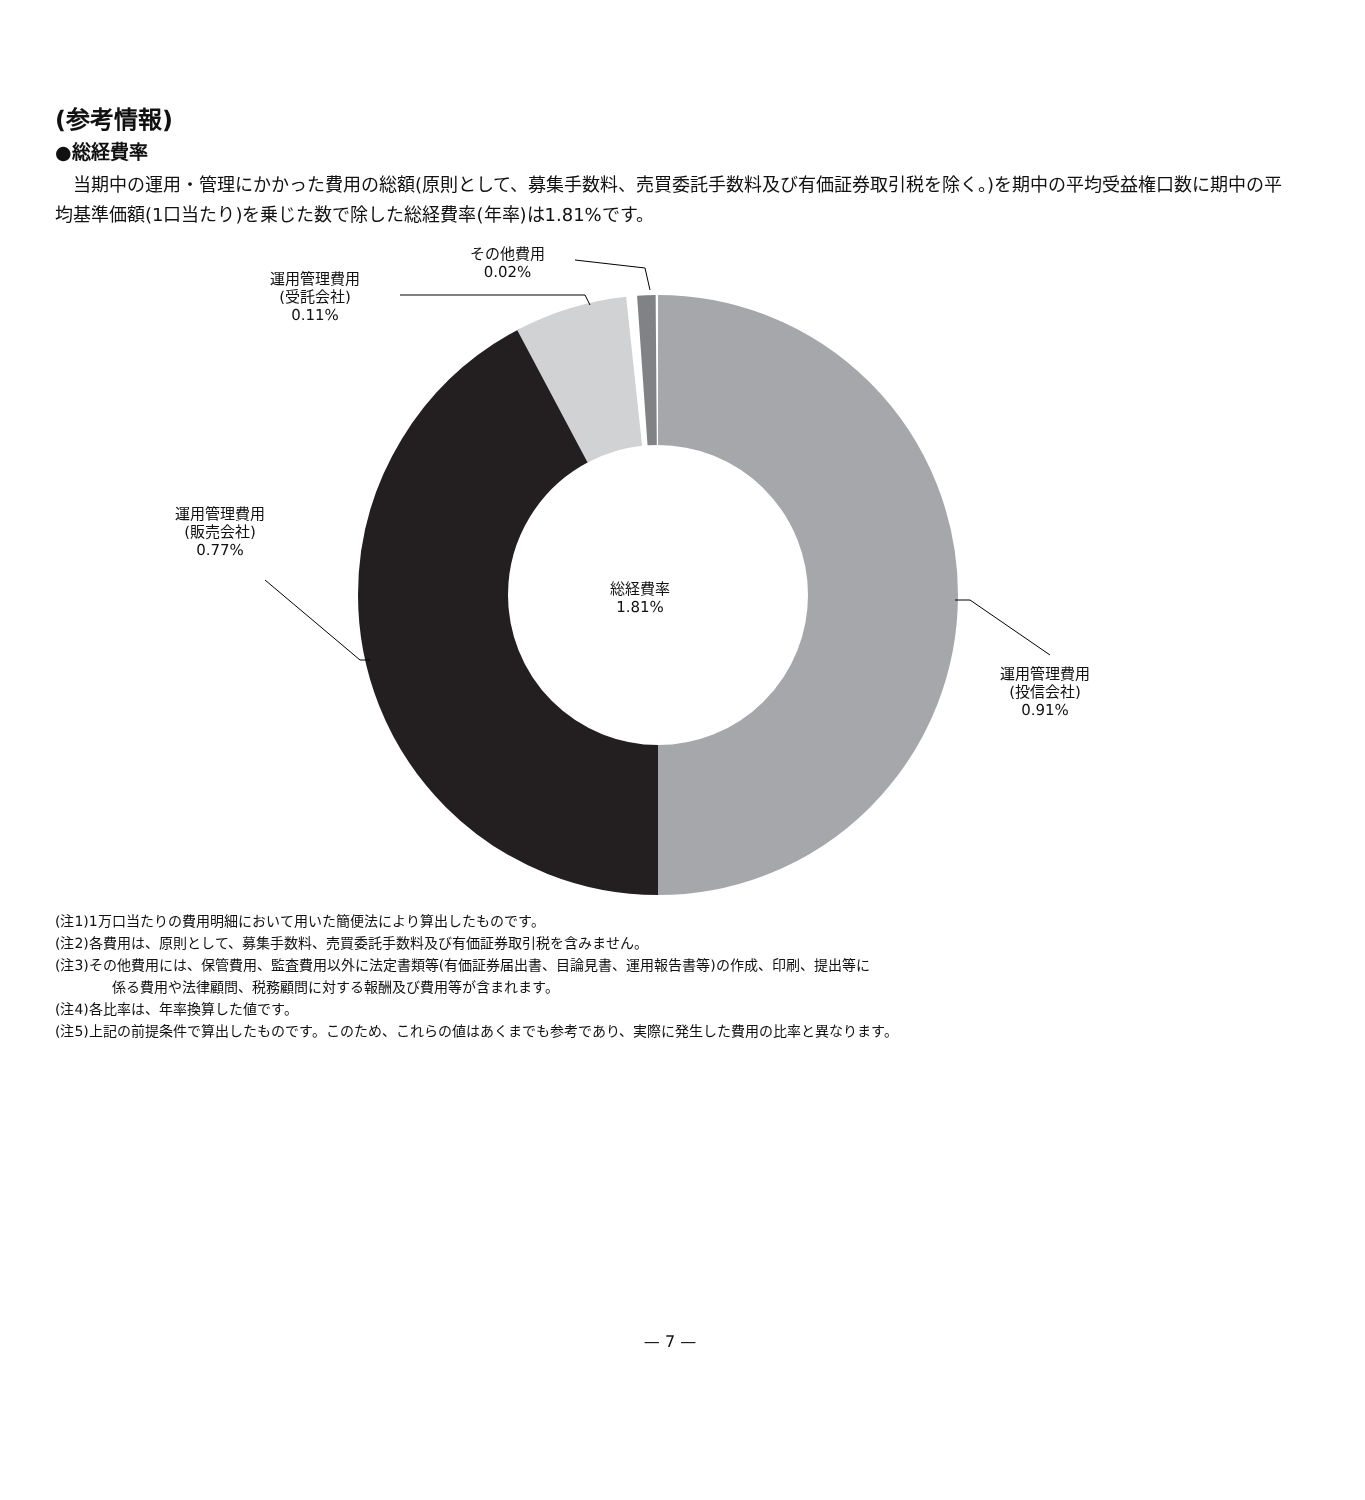(参考情報)
●総経費率
当期中の運用・管理にかかった費用の総額(原則として、募集手数料、売買委託手数料及び有価証券取引税を除く。)を期中の平均受益権口数に期中の平均基準価額(1口当たり)を乗じた数で除した総経費率(年率)は1.81%です。
その他費用
0.02%
運用管理費用
(受託会社)
0.11%
運用管理費用
(販売会社)
0.77%
総経費率
1.81%
運用管理費用
(投信会社)
0.91%
(注1)1万口当たりの費用明細において用いた簡便法により算出したものです。
(注2)各費用は、原則として、募集手数料、売買委託手数料及び有価証券取引税を含みません。
(注3)その他費用には、保管費用、監査費用以外に法定書類等(有価証券届出書、目論見書、運用報告書等)の作成、印刷、提出等に
係る費用や法律顧問、税務顧問に対する報酬及び費用等が含まれます。
(注4)各比率は、年率換算した値です。
(注5)上記の前提条件で算出したものです。このため、これらの値はあくまでも参考であり、実際に発生した費用の比率と異なります。
— 7 —